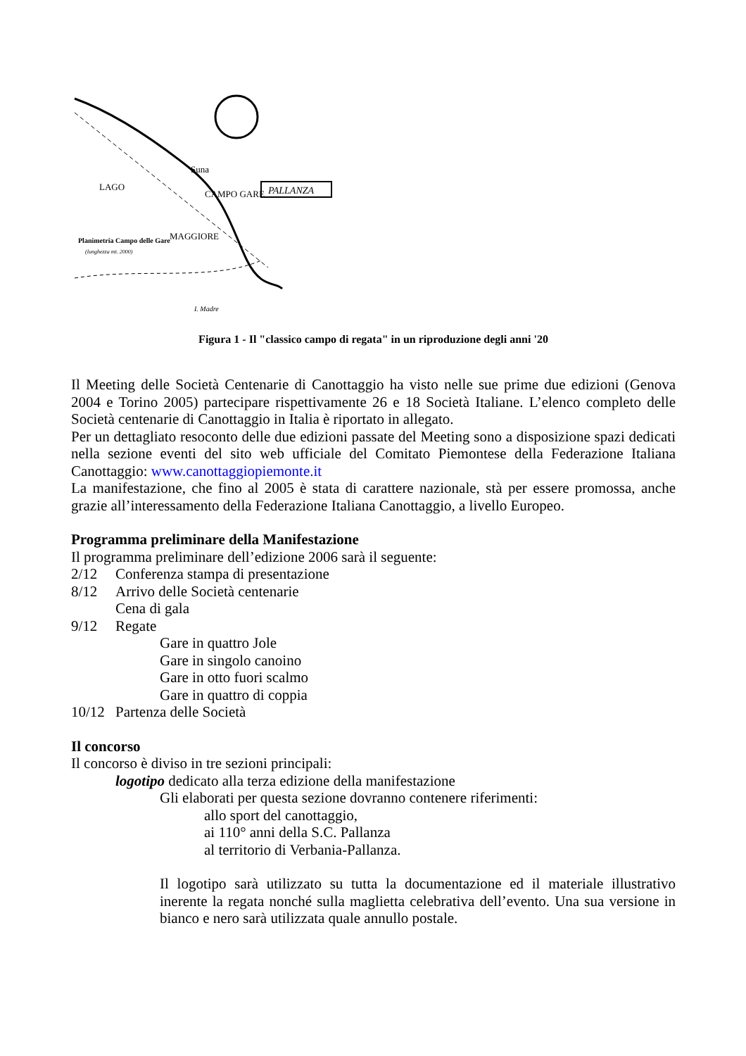PALLANZA
Suna
LAGO
MAGGIORE
CAMPO GARE
Planimetria Campo delle Gare
(lunghezza mt. 2000)
I. Madre
Figura 1 - Il "classico campo di regata" in un riproduzione degli anni '20
Il Meeting delle Società Centenarie di Canottaggio ha visto nelle sue prime due edizioni (Genova 2004 e Torino 2005) partecipare rispettivamente 26 e 18 Società Italiane. L’elenco completo delle Società centenarie di Canottaggio in Italia è riportato in allegato.
Per un dettagliato resoconto delle due edizioni passate del Meeting sono a disposizione spazi dedicati nella sezione eventi del sito web ufficiale del Comitato Piemontese della Federazione Italiana Canottaggio: www.canottaggiopiemonte.it
La manifestazione, che fino al 2005 è stata di carattere nazionale, stà per essere promossa, anche grazie all’interessamento della Federazione Italiana Canottaggio, a livello Europeo.
Programma preliminare della Manifestazione
Il programma preliminare dell’edizione 2006 sarà il seguente:
2/12 Conferenza stampa di presentazione
8/12 Arrivo delle Società centenarie
Cena di gala
9/12 Regate
Gare in quattro Jole
Gare in singolo canoino
Gare in otto fuori scalmo
Gare in quattro di coppia
10/12 Partenza delle Società
Il concorso
Il concorso è diviso in tre sezioni principali:
logotipo dedicato alla terza edizione della manifestazione
Gli elaborati per questa sezione dovranno contenere riferimenti:
allo sport del canottaggio,
ai 110° anni della S.C. Pallanza
al territorio di Verbania-Pallanza.
Il logotipo sarà utilizzato su tutta la documentazione ed il materiale illustrativo inerente la regata nonché sulla maglietta celebrativa dell’evento. Una sua versione in bianco e nero sarà utilizzata quale annullo postale.